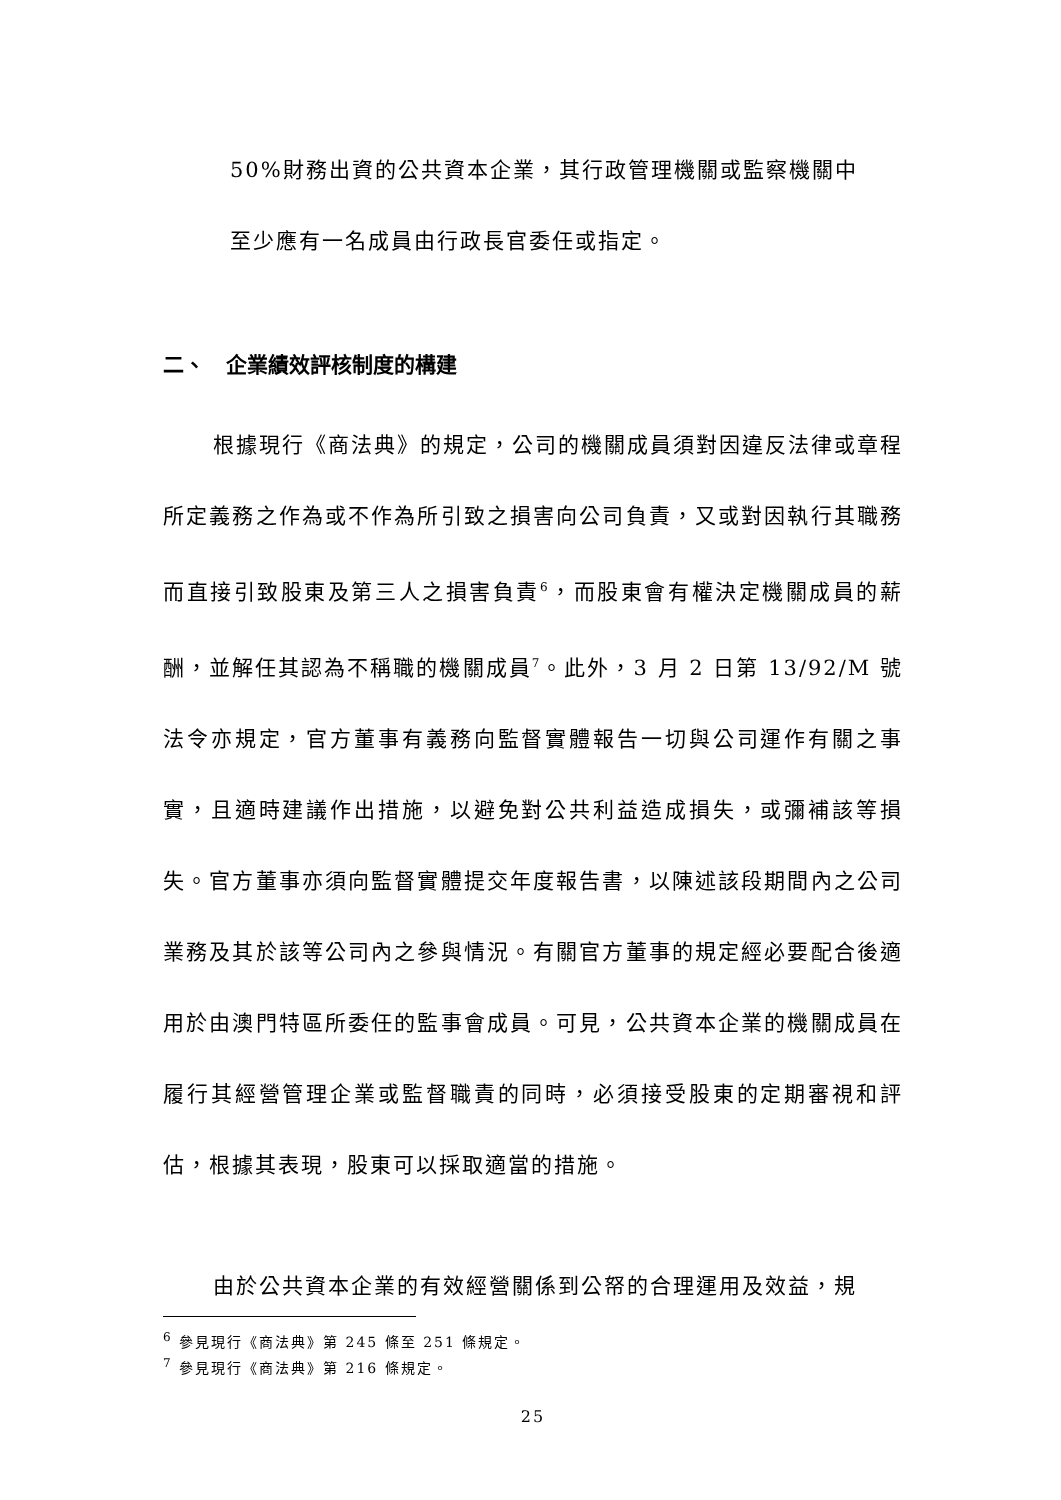50%財務出資的公共資本企業，其行政管理機關或監察機關中
至少應有一名成員由行政長官委任或指定。
二、　企業績效評核制度的構建
根據現行《商法典》的規定，公司的機關成員須對因違反法律或章程所定義務之作為或不作為所引致之損害向公司負責，又或對因執行其職務而直接引致股東及第三人之損害負責<sup>6</sup>，而股東會有權決定機關成員的薪酬，並解任其認為不稱職的機關成員<sup>7</sup>。此外，3 月 2 日第 13/92/M 號法令亦規定，官方董事有義務向監督實體報告一切與公司運作有關之事實，且適時建議作出措施，以避免對公共利益造成損失，或彌補該等損失。官方董事亦須向監督實體提交年度報告書，以陳述該段期間內之公司業務及其於該等公司內之參與情況。有關官方董事的規定經必要配合後適用於由澳門特區所委任的監事會成員。可見，公共資本企業的機關成員在履行其經營管理企業或監督職責的同時，必須接受股東的定期審視和評估，根據其表現，股東可以採取適當的措施。
由於公共資本企業的有效經營關係到公帑的合理運用及效益，規
<sup>6</sup> 參見現行《商法典》第 245 條至 251 條規定。
<sup>7</sup> 參見現行《商法典》第 216 條規定。
25